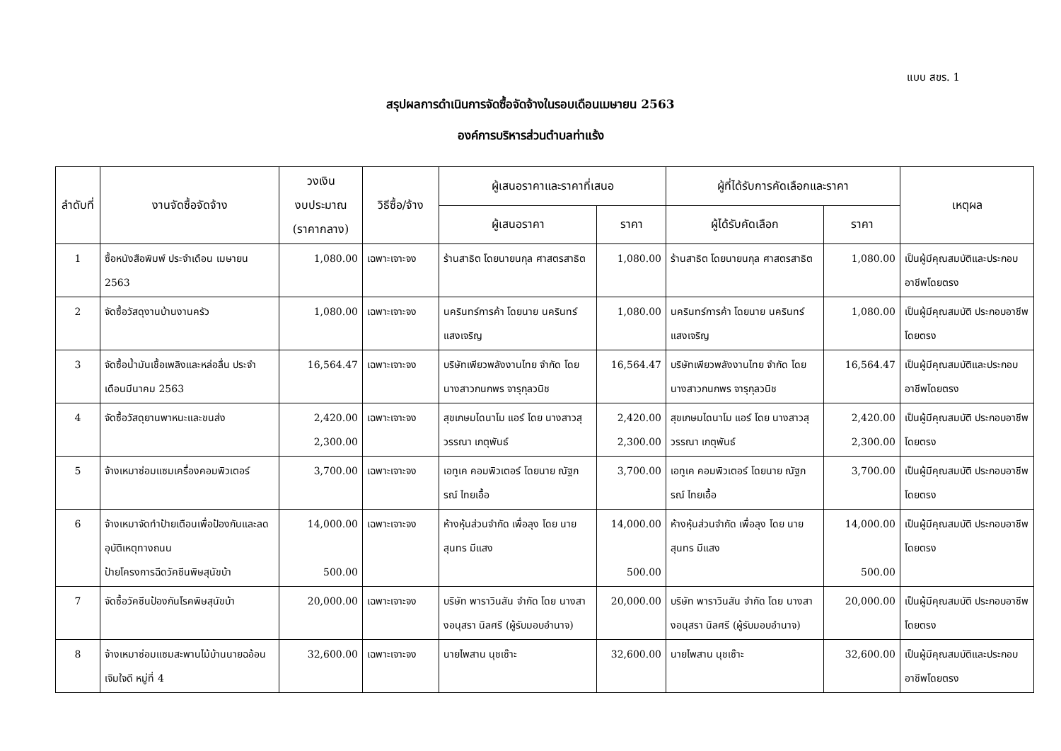แบบ สขร. 1
สรุปผลการดำเนินการจัดซื้อจัดจ้างในรอบเดือนเมษายน 2563
องค์การบริหารส่วนตำบลท่าแร้ง
| ลำดับที่ | งานจัดซื้อจัดจ้าง | วงเงิน งบประมาณ (ราคากลาง) | วิธีซื้อ/จ้าง | ผู้เสนอราคาและราคาที่เสนอ | | ผู้ที่ได้รับการคัดเลือกและราคา | | เหตุผล |
| --- | --- | --- | --- | --- | --- | --- | --- | --- |
| | | | | ผู้เสนอราคา | ราคา | ผู้ได้รับคัดเลือก | ราคา | |
| 1 | ซื้อหนังสือพิมพ์ ประจำเดือน เมษายน 2563 | 1,080.00 | เฉพาะเจาะจง | ร้านสาธิต โดยนายนกุล ศาสตรสาธิต | 1,080.00 | ร้านสาธิต โดยนายนกุล ศาสตรสาธิต | 1,080.00 | เป็นผู้มีคุณสมบัติและประกอบอาชีพโดยตรง |
| 2 | จัดซื้อวัสดุงานบ้านงานครัว | 1,080.00 | เฉพาะเจาะจง | นครินทร์การค้า โดยนาย นครินทร์ แสงเจริญ | 1,080.00 | นครินทร์การค้า โดยนาย นครินทร์ แสงเจริญ | 1,080.00 | เป็นผู้มีคุณสมบัติ ประกอบอาชีพโดยตรง |
| 3 | จัดซื้อน้ำมันเชื้อเพลิงและหล่อลื่น ประจำเดือนมีนาคม 2563 | 16,564.47 | เฉพาะเจาะจง | บริษัทเพียวพลังงานไทย จำกัด โดยนางสาวกนกพร จารุกุลวนิช | 16,564.47 | บริษัทเพียวพลังงานไทย จำกัด โดยนางสาวกนกพร จารุกุลวนิช | 16,564.47 | เป็นผู้มีคุณสมบัติและประกอบอาชีพโดยตรง |
| 4 | จัดซื้อวัสดุยานพาหนะและขนส่ง | 2,420.00 2,300.00 | เฉพาะเจาะจง | สุขเกษมไดนาโม แอร์ โดย นางสาวสุวรรณา เกตุพันธ์ | 2,420.00 2,300.00 | สุขเกษมไดนาโม แอร์ โดย นางสาวสุวรรณา เกตุพันธ์ | 2,420.00 2,300.00 | เป็นผู้มีคุณสมบัติ ประกอบอาชีพโดยตรง |
| 5 | จ้างเหมาซ่อมแซมเครื่องคอมพิวเตอร์ | 3,700.00 | เฉพาะเจาะจง | เอทูเค คอมพิวเตอร์ โดยนาย ณัฐภรณ์ ไทยเอื้อ | 3,700.00 | เอทูเค คอมพิวเตอร์ โดยนาย ณัฐภรณ์ ไทยเอื้อ | 3,700.00 | เป็นผู้มีคุณสมบัติ ประกอบอาชีพโดยตรง |
| 6 | จ้างเหมาจัดทำป้ายเตือนเพื่อป้องกันและลดอุบัติเหตุทางถนน ป้ายโครงการฉีดวัคซีนพิษสุนัขบ้า | 14,000.00 500.00 | เฉพาะเจาะจง | ห้างหุ้นส่วนจำกัด เพื่อลุง โดย นายสุนทร มีแสง | 14,000.00 500.00 | ห้างหุ้นส่วนจำกัด เพื่อลุง โดย นายสุนทร มีแสง | 14,000.00 500.00 | เป็นผู้มีคุณสมบัติ ประกอบอาชีพโดยตรง |
| 7 | จัดซื้อวัคซีนป้องกันโรคพิษสุนัขบ้า | 20,000.00 | เฉพาะเจาะจง | บริษัท พาราวินสัน จำกัด โดย นางสางอนุสรา นิลศรี (ผู้รับมอบอำนาจ) | 20,000.00 | บริษัท พาราวินสัน จำกัด โดย นางสางอนุสรา นิลศรี (ผู้รับมอบอำนาจ) | 20,000.00 | เป็นผู้มีคุณสมบัติ ประกอบอาชีพโดยตรง |
| 8 | จ้างเหมาซ่อมแซมสะพานไม้บ้านนายฉอ้อน เจิมใจดี หมู่ที่ 4 | 32,600.00 | เฉพาะเจาะจง | นายไพสาน นุชเซ๊าะ | 32,600.00 | นายไพสาน นุชเซ๊าะ | 32,600.00 | เป็นผู้มีคุณสมบัติและประกอบอาชีพโดยตรง |